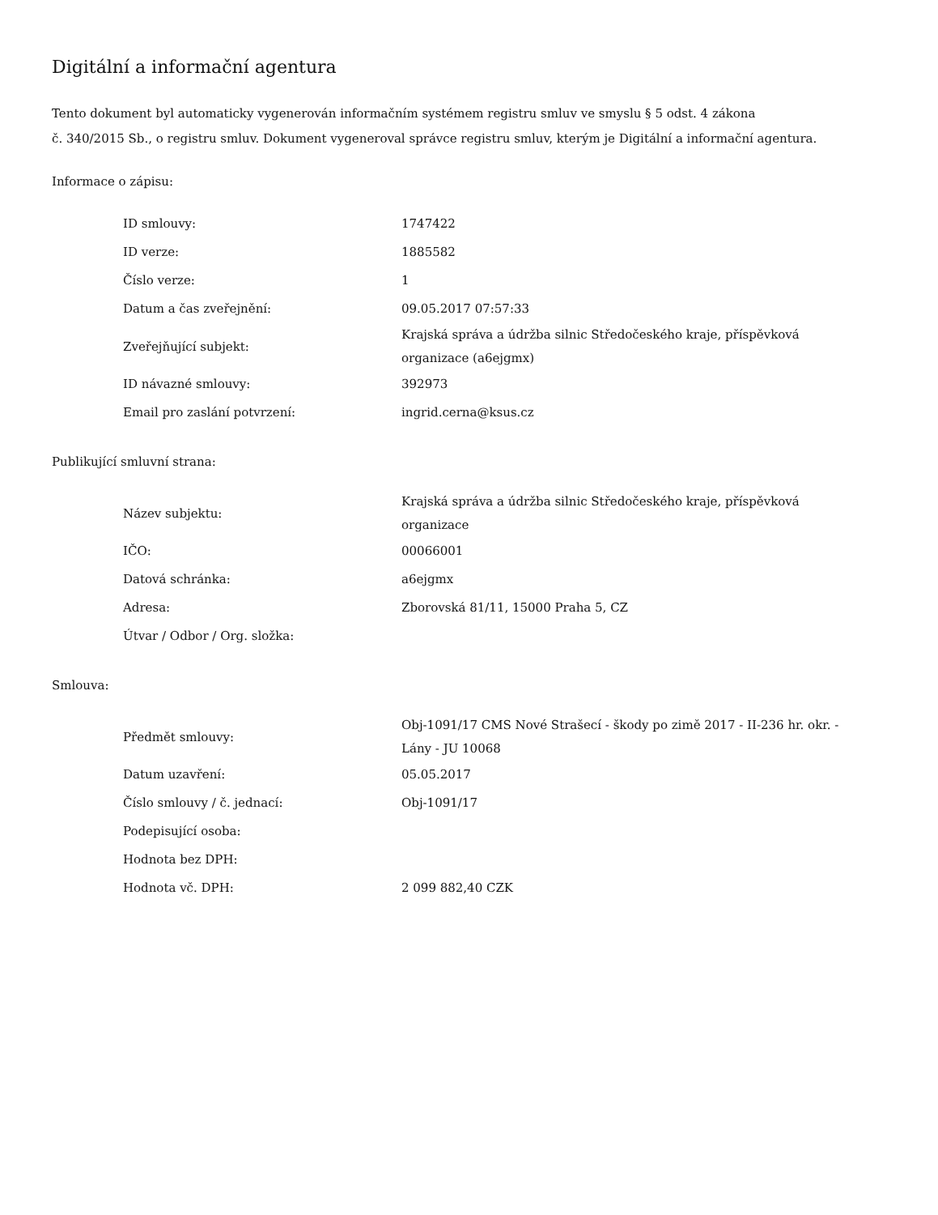Digitální a informační agentura
Tento dokument byl automaticky vygenerován informačním systémem registru smluv ve smyslu § 5 odst. 4 zákona
č. 340/2015 Sb., o registru smluv. Dokument vygeneroval správce registru smluv, kterým je Digitální a informační agentura.
Informace o zápisu:
| ID smlouvy: | 1747422 |
| ID verze: | 1885582 |
| Číslo verze: | 1 |
| Datum a čas zveřejnění: | 09.05.2017 07:57:33 |
| Zveřejňující subjekt: | Krajská správa a údržba silnic Středočeského kraje, příspěvková organizace (a6ejgmx) |
| ID návazné smlouvy: | 392973 |
| Email pro zaslání potvrzení: | ingrid.cerna@ksus.cz |
Publikující smluvní strana:
| Název subjektu: | Krajská správa a údržba silnic Středočeského kraje, příspěvková organizace |
| IČO: | 00066001 |
| Datová schránka: | a6ejgmx |
| Adresa: | Zborovská 81/11, 15000 Praha 5, CZ |
| Útvar / Odbor / Org. složka: | |
Smlouva:
| Předmět smlouvy: | Obj-1091/17 CMS Nové Strašecí - škody po zimě 2017 - II-236 hr. okr. - Lány - JU 10068 |
| Datum uzavření: | 05.05.2017 |
| Číslo smlouvy / č. jednací: | Obj-1091/17 |
| Podepisující osoba: | |
| Hodnota bez DPH: | |
| Hodnota vč. DPH: | 2 099 882,40 CZK |